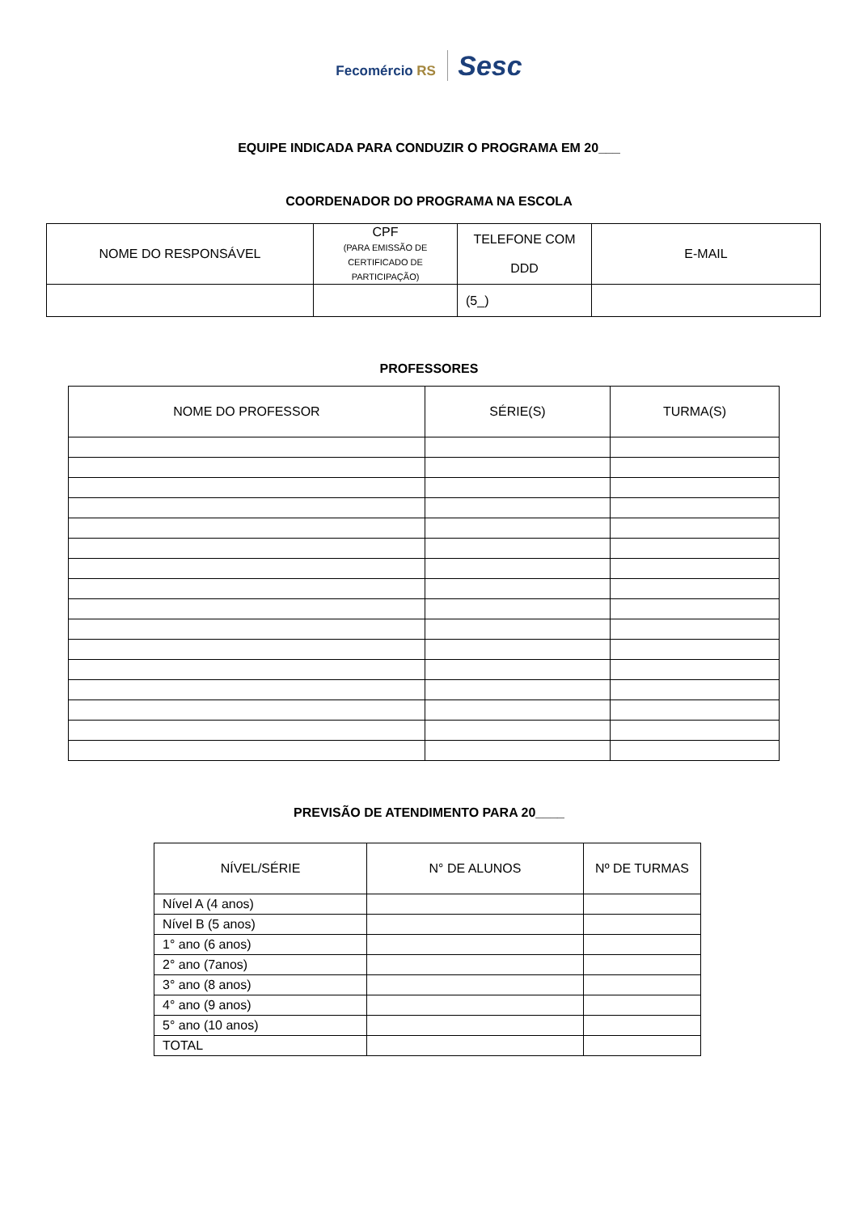Fecomércio RS Sesc
EQUIPE INDICADA PARA CONDUZIR O PROGRAMA EM 20___
COORDENADOR DO PROGRAMA NA ESCOLA
| NOME DO RESPONSÁVEL | CPF (PARA EMISSÃO DE CERTIFICADO DE PARTICIPAÇÃO) | TELEFONE COM DDD | E-MAIL |
| --- | --- | --- | --- |
| | | (5_) | |
PROFESSORES
| NOME DO PROFESSOR | SÉRIE(S) | TURMA(S) |
| --- | --- | --- |
PREVISÃO DE ATENDIMENTO PARA 20____
| NÍVEL/SÉRIE | N° DE ALUNOS | Nº DE TURMAS |
| --- | --- | --- |
| Nível A (4 anos) | | |
| Nível B (5 anos) | | |
| 1° ano (6 anos) | | |
| 2° ano (7anos) | | |
| 3° ano (8 anos) | | |
| 4° ano (9 anos) | | |
| 5° ano (10 anos) | | |
| TOTAL | | |